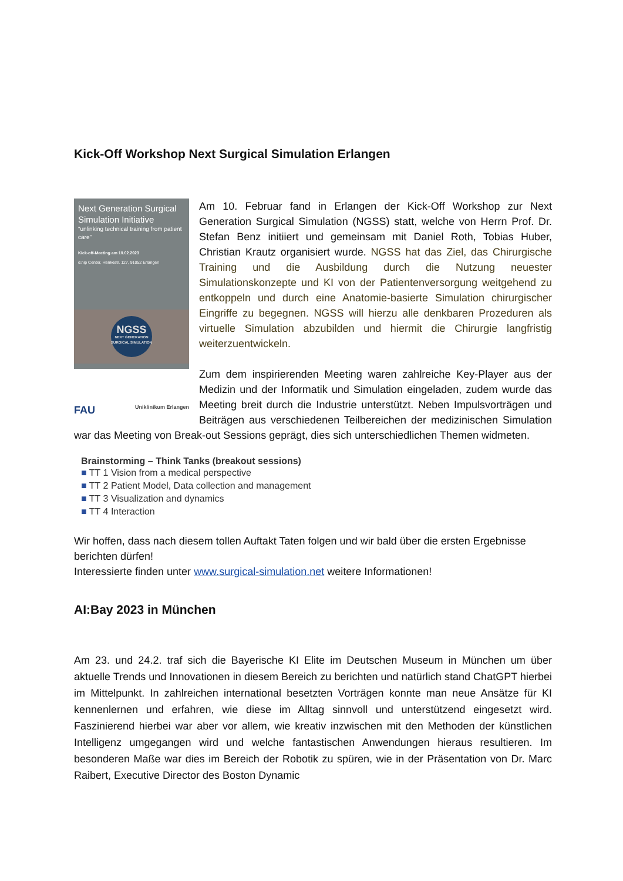Kick-Off Workshop Next Surgical Simulation Erlangen
Next Generation Surgical Simulation Initiative
"unlinking technical training from patient care"
Kick-off-Meeting am 10.02.2023
d.hip Center, Henkestr. 127, 91052 Erlangen
NGSS
NEXT GENERATION SURGICAL SIMULATION
FAU Uniklinikum Erlangen
Am 10. Februar fand in Erlangen der Kick-Off Workshop zur Next Generation Surgical Simulation (NGSS) statt, welche von Herrn Prof. Dr. Stefan Benz initiiert und gemeinsam mit Daniel Roth, Tobias Huber, Christian Krautz organisiert wurde. NGSS hat das Ziel, das Chirurgische Training und die Ausbildung durch die Nutzung neuester Simulationskonzepte und KI von der Patientenversorgung weitgehend zu entkoppeln und durch eine Anatomie-basierte Simulation chirurgischer Eingriffe zu begegnen. NGSS will hierzu alle denkbaren Prozeduren als virtuelle Simulation abzubilden und hiermit die Chirurgie langfristig weiterzuentwickeln.
Zum dem inspirierenden Meeting waren zahlreiche Key-Player aus der Medizin und der Informatik und Simulation eingeladen, zudem wurde das Meeting breit durch die Industrie unterstützt. Neben Impulsvorträgen und Beiträgen aus verschiedenen Teilbereichen der medizinischen Simulation war das Meeting von Break-out Sessions geprägt, dies sich unterschiedlichen Themen widmeten.
Brainstorming – Think Tanks (breakout sessions)
■ TT 1 Vision from a medical perspective
■ TT 2 Patient Model, Data collection and management
■ TT 3 Visualization and dynamics
■ TT 4 Interaction
Wir hoffen, dass nach diesem tollen Auftakt Taten folgen und wir bald über die ersten Ergebnisse berichten dürfen!
Interessierte finden unter www.surgical-simulation.net weitere Informationen!
AI:Bay 2023 in München
Am 23. und 24.2. traf sich die Bayerische KI Elite im Deutschen Museum in München um über aktuelle Trends und Innovationen in diesem Bereich zu berichten und natürlich stand ChatGPT hierbei im Mittelpunkt. In zahlreichen international besetzten Vorträgen konnte man neue Ansätze für KI kennenlernen und erfahren, wie diese im Alltag sinnvoll und unterstützend eingesetzt wird. Faszinierend hierbei war aber vor allem, wie kreativ inzwischen mit den Methoden der künstlichen Intelligenz umgegangen wird und welche fantastischen Anwendungen hieraus resultieren. Im besonderen Maße war dies im Bereich der Robotik zu spüren, wie in der Präsentation von Dr. Marc Raibert, Executive Director des Boston Dynamic